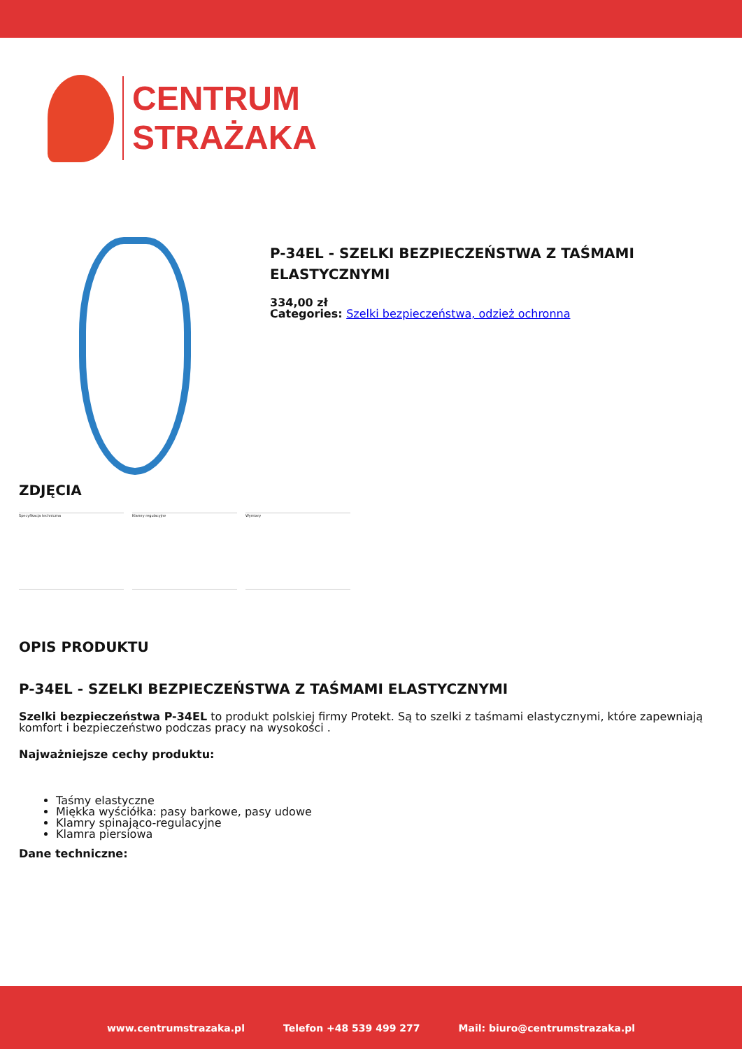CENTRUM
STRAŻAKA
P-34EL - SZELKI BEZPIECZEŃSTWA Z TAŚMAMI
ELASTYCZNYMI
334,00 zł
Categories: Szelki bezpieczeństwa, odzież ochronna
ZDJĘCIA
Specyfikacja techniczna Klamry regulacyjne Wymiary
OPIS PRODUKTU
P-34EL - SZELKI BEZPIECZEŃSTWA Z TAŚMAMI ELASTYCZNYMI
Szelki bezpieczeństwa P-34EL to produkt polskiej firmy Protekt. Są to szelki z taśmami elastycznymi, które zapewniają komfort i bezpieczeństwo podczas pracy na wysokości .
Najważniejsze cechy produktu:
Taśmy elastyczne
Miękka wyściółka: pasy barkowe, pasy udowe
Klamry spinająco-regulacyjne
Klamra piersiowa
Dane techniczne:
www.centrumstrazaka.pl Telefon +48 539 499 277 Mail: biuro@centrumstrazaka.pl